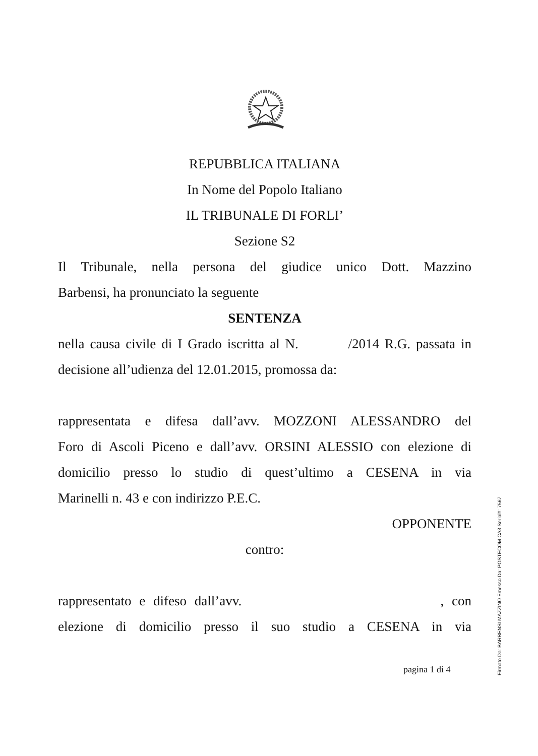REPUBBLICA ITALIANA
In Nome del Popolo Italiano
IL TRIBUNALE DI FORLI’
Sezione S2
Il Tribunale, nella persona del giudice unico Dott. Mazzino
Barbensi, ha pronunciato la seguente
SENTENZA
nella causa civile di I Grado iscritta al N. /2014 R.G. passata in
decisione all’udienza del 12.01.2015, promossa da:
rappresentata e difesa dall’avv. MOZZONI ALESSANDRO del
Foro di Ascoli Piceno e dall’avv. ORSINI ALESSIO con elezione di
domicilio presso lo studio di quest’ultimo a CESENA in via
Marinelli n. 43 e con indirizzo P.E.C.
OPPONENTE
contro:
rappresentato e difeso dall’avv. , con
elezione di domicilio presso il suo studio a CESENA in via
pagina 1 di 4
Firmato Da: BARBENSI MAZZINO Emesso Da: POSTECOM CA3 Serial#: 7567